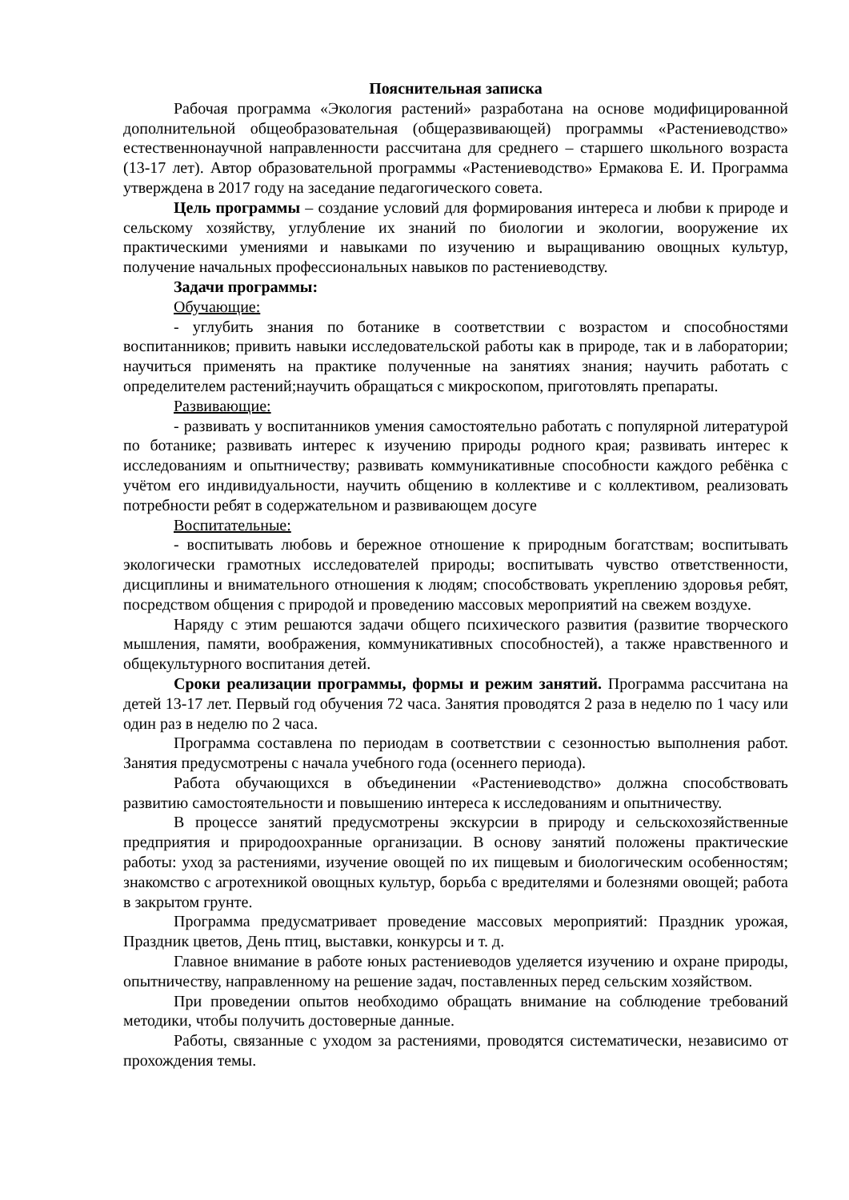Пояснительная записка
Рабочая программа «Экология растений» разработана на основе модифицированной дополнительной общеобразовательная (общеразвивающей) программы «Растениеводство» естественнонаучной направленности рассчитана для среднего – старшего школьного возраста (13-17 лет). Автор образовательной программы «Растениеводство» Ермакова Е. И. Программа утверждена в 2017 году на заседание педагогического совета.
Цель программы – создание условий для формирования интереса и любви к природе и сельскому хозяйству, углубление их знаний по биологии и экологии, вооружение их практическими умениями и навыками по изучению и выращиванию овощных культур, получение начальных профессиональных навыков по растениеводству.
Задачи программы:
Обучающие:
- углубить знания по ботанике в соответствии с возрастом и способностями воспитанников; привить навыки исследовательской работы как в природе, так и в лаборатории; научиться применять на практике полученные на занятиях знания; научить работать с определителем растений;научить обращаться с микроскопом, приготовлять препараты.
Развивающие:
- развивать у воспитанников умения самостоятельно работать с популярной литературой по ботанике; развивать интерес к изучению природы родного края; развивать интерес к исследованиям и опытничеству; развивать коммуникативные способности каждого ребёнка с учётом его индивидуальности, научить общению в коллективе и с коллективом, реализовать потребности ребят в содержательном и развивающем досуге
Воспитательные:
- воспитывать любовь и бережное отношение к природным богатствам; воспитывать экологически грамотных исследователей природы; воспитывать чувство ответственности, дисциплины и внимательного отношения к людям; способствовать укреплению здоровья ребят, посредством общения с природой и проведению массовых мероприятий на свежем воздухе.
Наряду с этим решаются задачи общего психического развития (развитие творческого мышления, памяти, воображения, коммуникативных способностей), а также нравственного и общекультурного воспитания детей.
Сроки реализации программы, формы и режим занятий. Программа рассчитана на детей 13-17 лет. Первый год обучения 72 часа. Занятия проводятся 2 раза в неделю по 1 часу или один раз в неделю по 2 часа.
Программа составлена по периодам в соответствии с сезонностью выполнения работ. Занятия предусмотрены с начала учебного года (осеннего периода).
Работа обучающихся в объединении «Растениеводство» должна способствовать развитию самостоятельности и повышению интереса к исследованиям и опытничеству.
В процессе занятий предусмотрены экскурсии в природу и сельскохозяйственные предприятия и природоохранные организации. В основу занятий положены практические работы: уход за растениями, изучение овощей по их пищевым и биологическим особенностям; знакомство с агротехникой овощных культур, борьба с вредителями и болезнями овощей; работа в закрытом грунте.
Программа предусматривает проведение массовых мероприятий: Праздник урожая, Праздник цветов, День птиц, выставки, конкурсы и т. д.
Главное внимание в работе юных растениеводов уделяется изучению и охране природы, опытничеству, направленному на решение задач, поставленных перед сельским хозяйством.
При проведении опытов необходимо обращать внимание на соблюдение требований методики, чтобы получить достоверные данные.
Работы, связанные с уходом за растениями, проводятся систематически, независимо от прохождения темы.